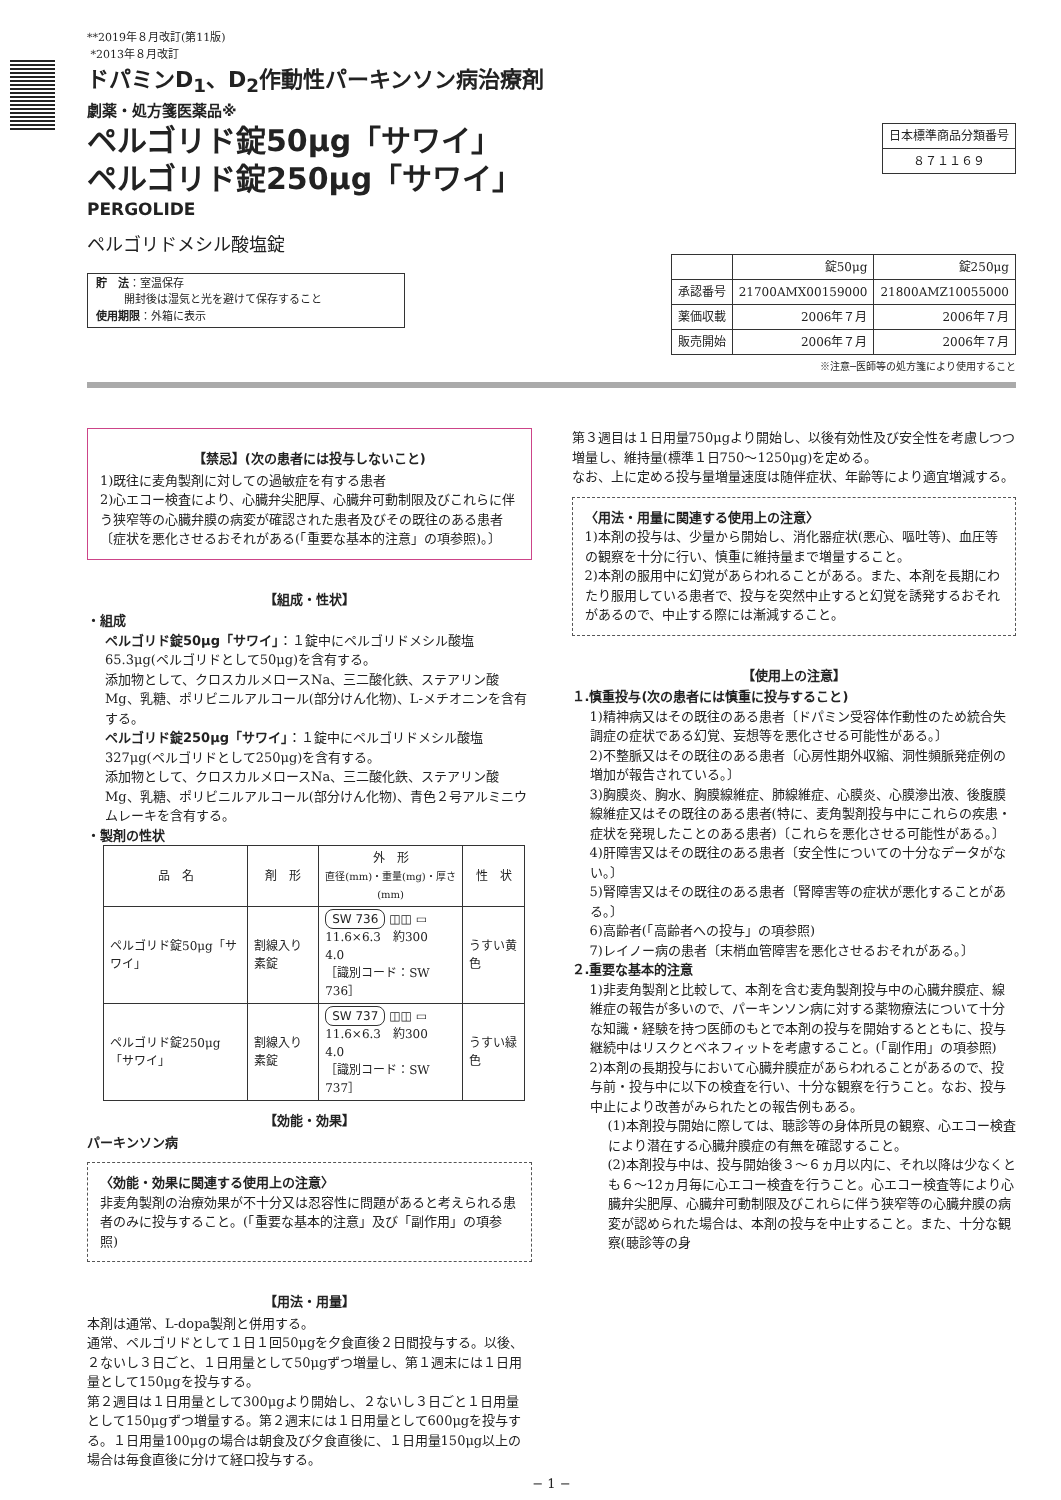**2019年８月改訂(第11版)
*2013年８月改訂
ドパミンD<sub>1</sub>、D<sub>2</sub>作動性パーキンソン病治療剤
劇薬・処方箋医薬品※
ペルゴリド錠50μg「サワイ」
ペルゴリド錠250μg「サワイ」
PERGOLIDE
ペルゴリドメシル酸塩錠
貯　法：室温保存
開封後は湿気と光を避けて保存すること
使用期限：外箱に表示
| 日本標準商品分類番号 |
| ８７１１６９ |
| | 錠50μg | 錠250μg |
| 承認番号 | 21700AMX00159000 | 21800AMZ10055000 |
| 薬価収載 | 2006年７月 | 2006年７月 |
| 販売開始 | 2006年７月 | 2006年７月 |
※注意─医師等の処方箋により使用すること
【禁忌】(次の患者には投与しないこと)
1)既往に麦角製剤に対しての過敏症を有する患者
2)心エコー検査により、心臓弁尖肥厚、心臓弁可動制限及びこれらに伴う狭窄等の心臓弁膜の病変が確認された患者及びその既往のある患者〔症状を悪化させるおそれがある(「重要な基本的注意」の項参照)。〕
【組成・性状】
・組成
ペルゴリド錠50μg「サワイ」：１錠中にペルゴリドメシル酸塩65.3μg(ペルゴリドとして50μg)を含有する。
添加物として、クロスカルメロースNa、三二酸化鉄、ステアリン酸Mg、乳糖、ポリビニルアルコール(部分けん化物)、L-メチオニンを含有する。
ペルゴリド錠250μg「サワイ」：１錠中にペルゴリドメシル酸塩327μg(ペルゴリドとして250μg)を含有する。
添加物として、クロスカルメロースNa、三二酸化鉄、ステアリン酸Mg、乳糖、ポリビニルアルコール(部分けん化物)、青色２号アルミニウムレーキを含有する。
・製剤の性状
| 品 名 | 剤 形 | 外 形 直径(mm)・重量(mg)・厚さ(mm) | 性 状 |
| --- | --- | --- | --- |
| ペルゴリド錠50μg「サワイ」 | 割線入り素錠 | SW 736 ◫◫ ▭ 11.6×6.3 約300 4.0 ［識別コード：SW 736］ | うすい黄色 |
| ペルゴリド錠250μg「サワイ」 | 割線入り素錠 | SW 737 ◫◫ ▭ 11.6×6.3 約300 4.0 ［識別コード：SW 737］ | うすい緑色 |
【効能・効果】
パーキンソン病
〈効能・効果に関連する使用上の注意〉
非麦角製剤の治療効果が不十分又は忍容性に問題があると考えられる患者のみに投与すること。(「重要な基本的注意」及び「副作用」の項参照)
【用法・用量】
本剤は通常、L-dopa製剤と併用する。
通常、ペルゴリドとして１日１回50μgを夕食直後２日間投与する。以後、２ないし３日ごと、１日用量として50μgずつ増量し、第１週末には１日用量として150μgを投与する。
第２週目は１日用量として300μgより開始し、２ないし３日ごと１日用量として150μgずつ増量する。第２週末には１日用量として600μgを投与する。１日用量100μgの場合は朝食及び夕食直後に、１日用量150μg以上の場合は毎食直後に分けて経口投与する。
第３週目は１日用量750μgより開始し、以後有効性及び安全性を考慮しつつ増量し、維持量(標準１日750〜1250μg)を定める。
なお、上に定める投与量増量速度は随伴症状、年齢等により適宜増減する。
〈用法・用量に関連する使用上の注意〉
1)本剤の投与は、少量から開始し、消化器症状(悪心、嘔吐等)、血圧等の観察を十分に行い、慎重に維持量まで増量すること。
2)本剤の服用中に幻覚があらわれることがある。また、本剤を長期にわたり服用している患者で、投与を突然中止すると幻覚を誘発するおそれがあるので、中止する際には漸減すること。
【使用上の注意】
１.慎重投与(次の患者には慎重に投与すること)
1)精神病又はその既往のある患者〔ドパミン受容体作動性のため統合失調症の症状である幻覚、妄想等を悪化させる可能性がある。〕
2)不整脈又はその既往のある患者〔心房性期外収縮、洞性頻脈発症例の増加が報告されている。〕
3)胸膜炎、胸水、胸膜線維症、肺線維症、心膜炎、心膜滲出液、後腹膜線維症又はその既往のある患者(特に、麦角製剤投与中にこれらの疾患・症状を発現したことのある患者)〔これらを悪化させる可能性がある。〕
4)肝障害又はその既往のある患者〔安全性についての十分なデータがない。〕
5)腎障害又はその既往のある患者〔腎障害等の症状が悪化することがある。〕
6)高齢者(「高齢者への投与」の項参照)
7)レイノー病の患者〔末梢血管障害を悪化させるおそれがある。〕
２.重要な基本的注意
1)非麦角製剤と比較して、本剤を含む麦角製剤投与中の心臓弁膜症、線維症の報告が多いので、パーキンソン病に対する薬物療法について十分な知識・経験を持つ医師のもとで本剤の投与を開始するとともに、投与継続中はリスクとベネフィットを考慮すること。(「副作用」の項参照)
2)本剤の長期投与において心臓弁膜症があらわれることがあるので、投与前・投与中に以下の検査を行い、十分な観察を行うこと。なお、投与中止により改善がみられたとの報告例もある。
(1)本剤投与開始に際しては、聴診等の身体所見の観察、心エコー検査により潜在する心臓弁膜症の有無を確認すること。
(2)本剤投与中は、投与開始後３〜６ヵ月以内に、それ以降は少なくとも６〜12ヵ月毎に心エコー検査を行うこと。心エコー検査等により心臓弁尖肥厚、心臓弁可動制限及びこれらに伴う狭窄等の心臓弁膜の病変が認められた場合は、本剤の投与を中止すること。また、十分な観察(聴診等の身
− 1 −